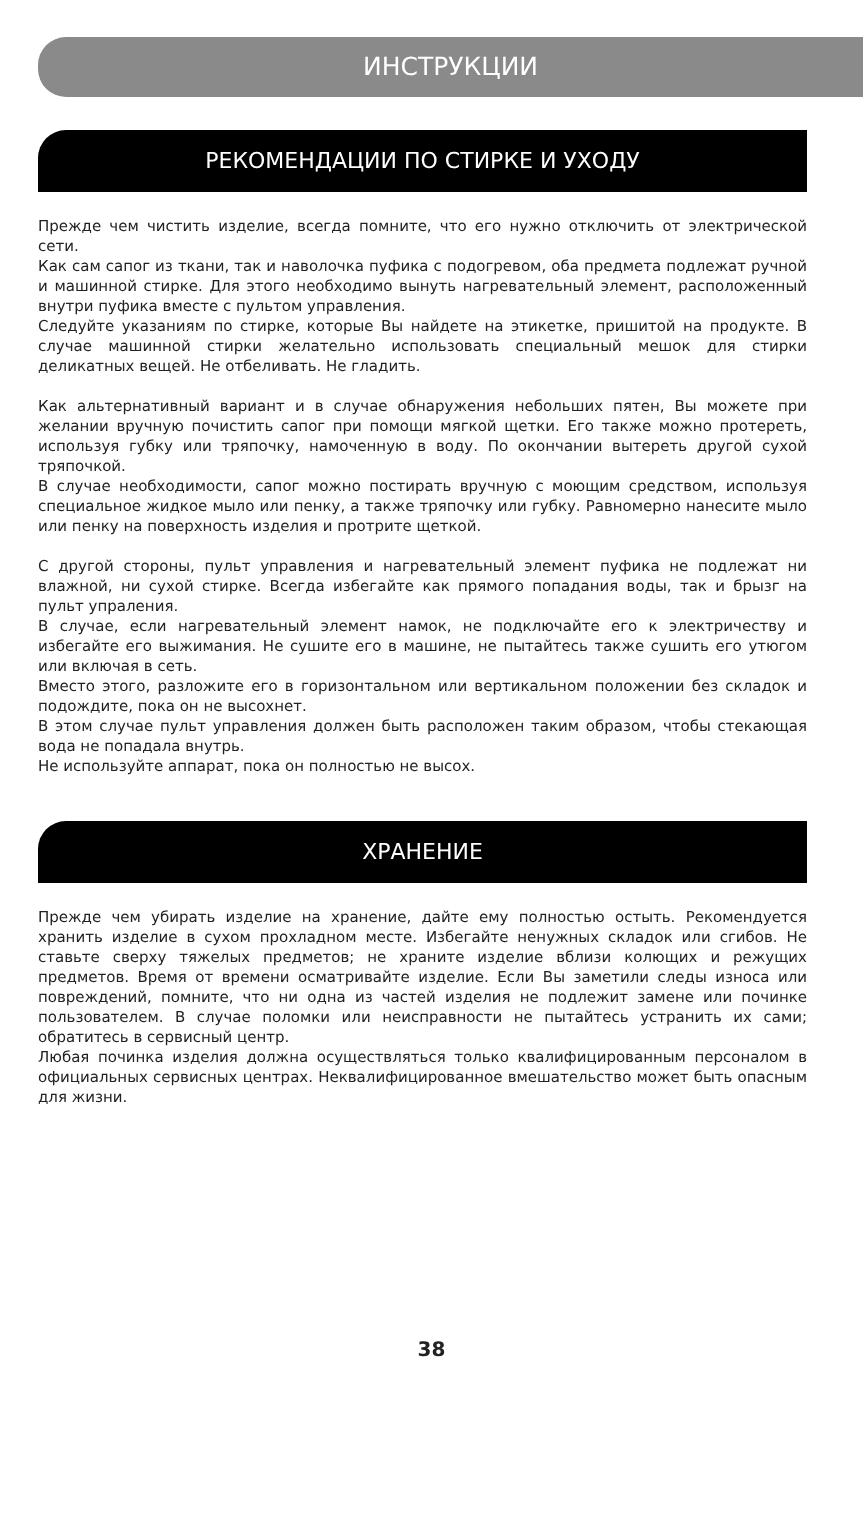ИНСТРУКЦИИ
РЕКОМЕНДАЦИИ ПО СТИРКЕ И УХОДУ
Прежде чем чистить изделие, всегда помните, что его нужно отключить от электрической сети.
Как сам сапог из ткани, так и наволочка пуфика с подогревом, оба предмета подлежат ручной и машинной стирке. Для этого необходимо вынуть нагревательный элемент, расположенный внутри пуфика вместе с пультом управления.
Следуйте указаниям по стирке, которые Вы найдете на этикетке, пришитой на продукте. В случае машинной стирки желательно использовать специальный мешок для стирки деликатных вещей. Не отбеливать. Не гладить.
Как альтернативный вариант и в случае обнаружения небольших пятен, Вы можете при желании вручную почистить сапог при помощи мягкой щетки. Его также можно протереть, используя губку или тряпочку, намоченную в воду. По окончании вытереть другой сухой тряпочкой.
В случае необходимости, сапог можно постирать вручную с моющим средством, используя специальное жидкое мыло или пенку, а также тряпочку или губку. Равномерно нанесите мыло или пенку на поверхность изделия и протрите щеткой.
С другой стороны, пульт управления и нагревательный элемент пуфика не подлежат ни влажной, ни сухой стирке. Всегда избегайте как прямого попадания воды, так и брызг на пульт упраления.
В случае, если нагревательный элемент намок, не подключайте его к электричеству и избегайте его выжимания. Не сушите его в машине, не пытайтесь также сушить его утюгом или включая в сеть.
Вместо этого, разложите его в горизонтальном или вертикальном положении без складок и подождите, пока он не высохнет.
В этом случае пульт управления должен быть расположен таким образом, чтобы стекающая вода не попадала внутрь.
Не используйте аппарат, пока он полностью не высох.
ХРАНЕНИЕ
Прежде чем убирать изделие на хранение, дайте ему полностью остыть. Рекомендуется хранить изделие в сухом прохладном месте. Избегайте ненужных складок или сгибов. Не ставьте сверху тяжелых предметов; не храните изделие вблизи колющих и режущих предметов. Время от времени осматривайте изделие. Если Вы заметили следы износа или повреждений, помните, что ни одна из частей изделия не подлежит замене или починке пользователем. В случае поломки или неисправности не пытайтесь устранить их сами; обратитесь в сервисный центр.
Любая починка изделия должна осуществляться только квалифицированным персоналом в официальных сервисных центрах. Неквалифицированное вмешательство может быть опасным для жизни.
38